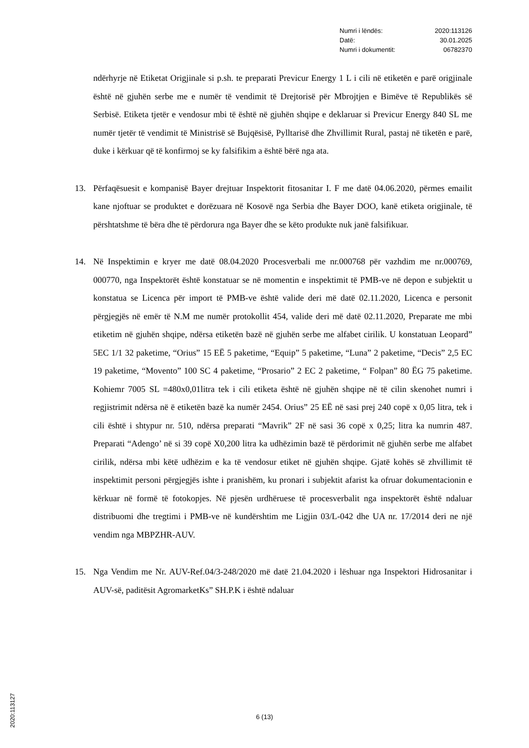Numri i lëndës: 2020:113126
Datë: 30.01.2025
Numri i dokumentit: 06782370
ndërhyrje në Etiketat Origjinale si p.sh. te preparati Previcur Energy 1 L i cili në etiketën e parë origjinale është në gjuhën serbe me e numër të vendimit të Drejtorisë për Mbrojtjen e Bimëve të Republikës së Serbisë. Etiketa tjetër e vendosur mbi të është në gjuhën shqipe e deklaruar si Previcur Energy 840 SL me numër tjetër të vendimit të Ministrisë së Bujqësisë, Pylltarisë dhe Zhvillimit Rural, pastaj në tiketën e parë, duke i kërkuar që të konfirmoj se ky falsifikim a është bërë nga ata.
13. Përfaqësuesit e kompanisë Bayer drejtuar Inspektorit fitosanitar I. F me datë 04.06.2020, përmes emailit kane njoftuar se produktet e dorëzuara në Kosovë nga Serbia dhe Bayer DOO, kanë etiketa origjinale, të përshtatshme të bëra dhe të përdorura nga Bayer dhe se këto produkte nuk janë falsifikuar.
14. Në Inspektimin e kryer me datë 08.04.2020 Procesverbali me nr.000768 për vazhdim me nr.000769, 000770, nga Inspektorët është konstatuar se në momentin e inspektimit të PMB-ve në depon e subjektit u konstatua se Licenca për import të PMB-ve është valide deri më datë 02.11.2020, Licenca e personit përgjegjës në emër të N.M me numër protokollit 454, valide deri më datë 02.11.2020, Preparate me mbi etiketim në gjuhën shqipe, ndërsa etiketën bazë në gjuhën serbe me alfabet cirilik. U konstatuan Leopard” 5EC 1/1 32 paketime, “Orius” 15 EË 5 paketime, “Equip” 5 paketime, “Luna” 2 paketime, “Decis” 2,5 EC 19 paketime, “Movento” 100 SC 4 paketime, “Prosario” 2 EC 2 paketime, “ Folpan” 80 ËG 75 paketime. Kohiemr 7005 SL =480x0,01litra tek i cili etiketa është në gjuhën shqipe në të cilin skenohet numri i regjistrimit ndërsa në ë etiketën bazë ka numër 2454. Orius” 25 EË në sasi prej 240 copë x 0,05 litra, tek i cili është i shtypur nr. 510, ndërsa preparati “Mavrik” 2F në sasi 36 copë x 0,25; litra ka numrin 487. Preparati “Adengo’ në si 39 copë X0,200 litra ka udhëzimin bazë të përdorimit në gjuhën serbe me alfabet cirilik, ndërsa mbi këtë udhëzim e ka të vendosur etiket në gjuhën shqipe. Gjatë kohës së zhvillimit të inspektimit personi përgjegjës ishte i pranishëm, ku pronari i subjektit afarist ka ofruar dokumentacionin e kërkuar në formë të fotokopjes. Në pjesën urdhëruese të procesverbalit nga inspektorët është ndaluar distribuomi dhe tregtimi i PMB-ve në kundërshtim me Ligjin 03/L-042 dhe UA nr. 17/2014 deri ne një vendim nga MBPZHR-AUV.
15. Nga Vendim me Nr. AUV-Ref.04/3-248/2020 më datë 21.04.2020 i lëshuar nga Inspektori Hidrosanitar i AUV-së, paditësit AgromarketKs” SH.P.K i është ndaluar
6 (13)
2020:113127